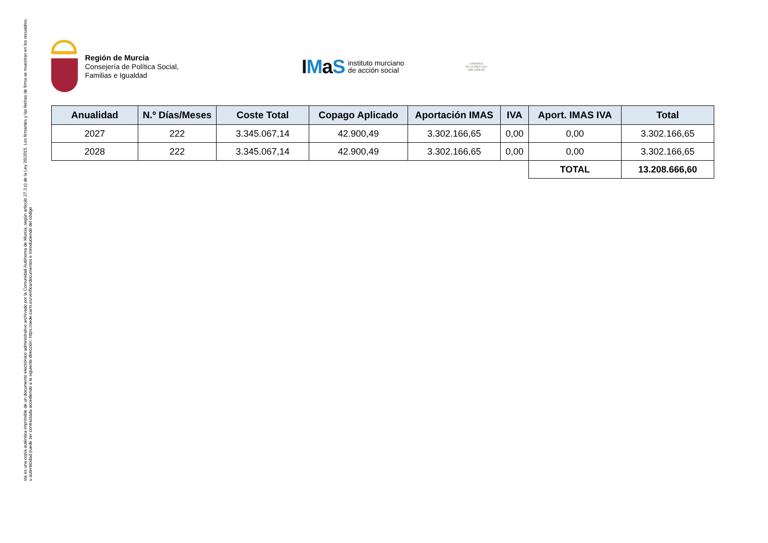sta es una copia auténtica imprimible de un documento electrónico administrativo archivado por la Comunidad Autónoma de Murcia, según artículo 27.3.c) de la Ley 39/2015. Los firmantes y las fechas de firma se muestran en los recuadros.
u autenticidad puede ser contrastada accediendo a la siguiente dirección: https://sede.carm.es/verificardocumentos e introduciendo del código
Región de Murcia
Consejería de Política Social,
Familias e Igualdad
IMaS
instituto murciano
de acción social
CARAVACA
DE LA CRUZ 2024
AÑO JUBILAR
| Anualidad | N.º Días/Meses | Coste Total | Copago Aplicado | Aportación IMAS | IVA | Aport. IMAS IVA | Total |
| --- | --- | --- | --- | --- | --- | --- | --- |
| 2027 | 222 | 3.345.067,14 | 42.900,49 | 3.302.166,65 | 0,00 | 0,00 | 3.302.166,65 |
| 2028 | 222 | 3.345.067,14 | 42.900,49 | 3.302.166,65 | 0,00 | 0,00 | 3.302.166,65 |
| | | | | | | TOTAL | 13.208.666,60 |